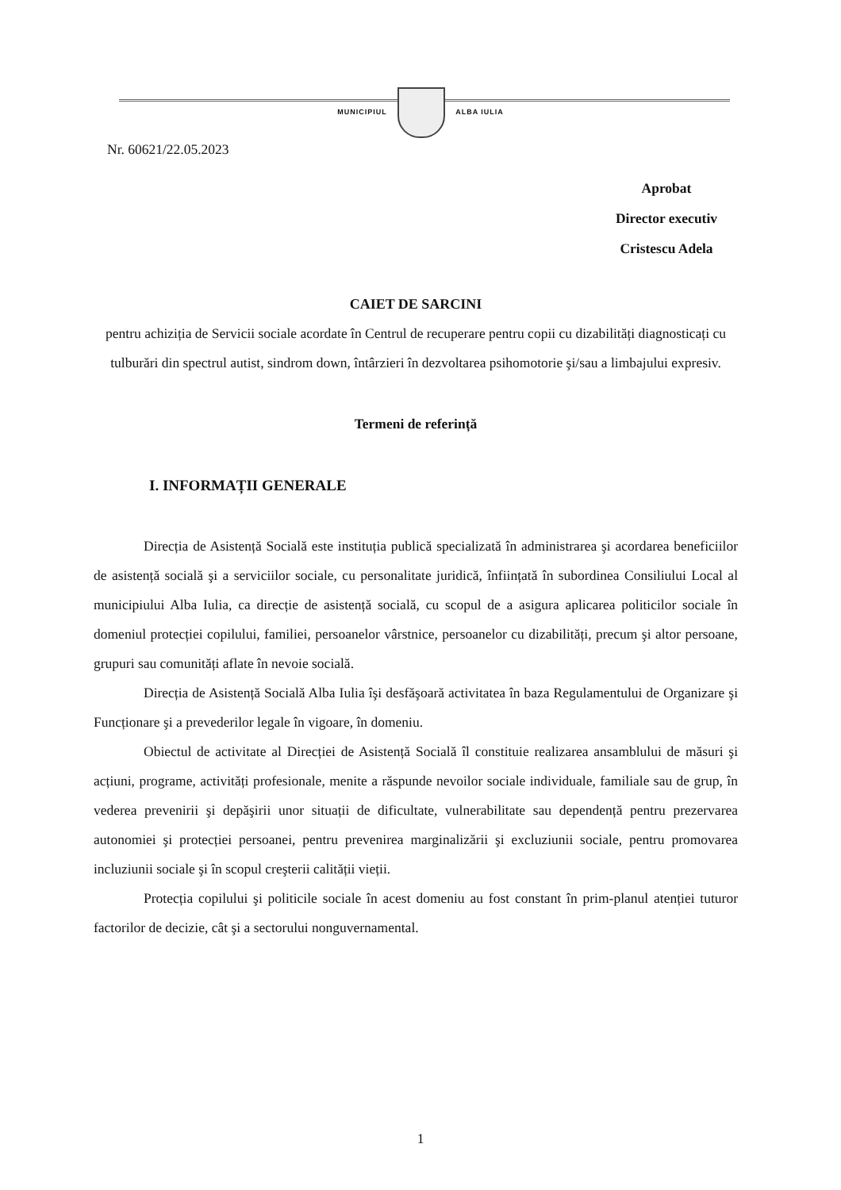MUNICIPIUL ALBA IULIA
Nr. 60621/22.05.2023
Aprobat
Director executiv
Cristescu Adela
CAIET DE SARCINI
pentru achiziția de Servicii sociale acordate în Centrul de recuperare pentru copii cu dizabilități diagnosticați cu tulburări din spectrul autist, sindrom down, întârzieri în dezvoltarea psihomotorie şi/sau a limbajului expresiv.
Termeni de referință
I. INFORMAȚII GENERALE
Direcția de Asistență Socială este instituția publică specializată în administrarea şi acordarea beneficiilor de asistență socială şi a serviciilor sociale, cu personalitate juridică, înființată în subordinea Consiliului Local al municipiului Alba Iulia, ca direcție de asistență socială, cu scopul de a asigura aplicarea politicilor sociale în domeniul protecției copilului, familiei, persoanelor vârstnice, persoanelor cu dizabilități, precum şi altor persoane, grupuri sau comunități aflate în nevoie socială.
Direcția de Asistență Socială Alba Iulia îşi desfăşoară activitatea în baza Regulamentului de Organizare şi Funcționare şi a prevederilor legale în vigoare, în domeniu.
Obiectul de activitate al Direcției de Asistență Socială îl constituie realizarea ansamblului de măsuri şi acțiuni, programe, activități profesionale, menite a răspunde nevoilor sociale individuale, familiale sau de grup, în vederea prevenirii şi depăşirii unor situații de dificultate, vulnerabilitate sau dependență pentru prezervarea autonomiei şi protecției persoanei, pentru prevenirea marginalizării şi excluziunii sociale, pentru promovarea incluziunii sociale şi în scopul creşterii calității vieții.
Protecția copilului şi politicile sociale în acest domeniu au fost constant în prim-planul atenției tuturor factorilor de decizie, cât şi a sectorului nonguvernamental.
1